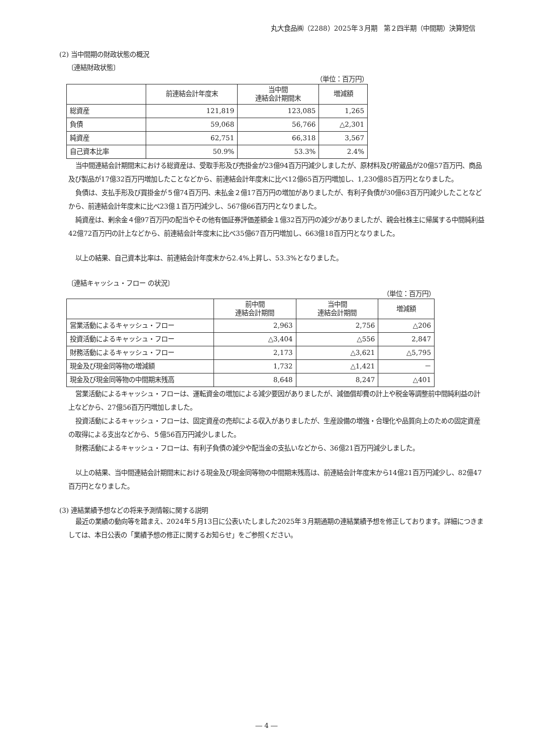丸大食品㈱（2288）2025年３月期　第２四半期（中間期）決算短信
(2) 当中間期の財政状態の概況
〔連結財政状態〕
（単位：百万円）
| | 前連結会計年度末 | 当中間 連結会計期間末 | 増減額 |
| --- | --- | --- | --- |
| 総資産 | 121,819 | 123,085 | 1,265 |
| 負債 | 59,068 | 56,766 | △2,301 |
| 純資産 | 62,751 | 66,318 | 3,567 |
| 自己資本比率 | 50.9% | 53.3% | 2.4% |
当中間連結会計期間末における総資産は、受取手形及び売掛金が23億94百万円減少しましたが、原材料及び貯蔵品が20億57百万円、商品及び製品が17億32百万円増加したことなどから、前連結会計年度末に比べ12億65百万円増加し、1,230億85百万円となりました。
負債は、支払手形及び買掛金が５億74百万円、未払金２億17百万円の増加がありましたが、有利子負債が30億63百万円減少したことなどから、前連結会計年度末に比べ23億１百万円減少し、567億66百万円となりました。
純資産は、剰余金４億97百万円の配当やその他有価証券評価差額金１億32百万円の減少がありましたが、親会社株主に帰属する中間純利益42億72百万円の計上などから、前連結会計年度末に比べ35億67百万円増加し、663億18百万円となりました。
以上の結果、自己資本比率は、前連結会計年度末から2.4%上昇し、53.3%となりました。
〔連結キャッシュ・フロー の状況〕
（単位：百万円）
| | 前中間 連結会計期間 | 当中間 連結会計期間 | 増減額 |
| --- | --- | --- | --- |
| 営業活動によるキャッシュ・フロー | 2,963 | 2,756 | △206 |
| 投資活動によるキャッシュ・フロー | △3,404 | △556 | 2,847 |
| 財務活動によるキャッシュ・フロー | 2,173 | △3,621 | △5,795 |
| 現金及び現金同等物の増減額 | 1,732 | △1,421 | － |
| 現金及び現金同等物の中間期末残高 | 8,648 | 8,247 | △401 |
営業活動によるキャッシュ・フローは、運転資金の増加による減少要因がありましたが、減価償却費の計上や税金等調整前中間純利益の計上などから、27億56百万円増加しました。
投資活動によるキャッシュ・フローは、固定資産の売却による収入がありましたが、生産設備の増強・合理化や品質向上のための固定資産の取得による支出などから、５億56百万円減少しました。
財務活動によるキャッシュ・フローは、有利子負債の減少や配当金の支払いなどから、36億21百万円減少しました。
以上の結果、当中間連結会計期間末における現金及び現金同等物の中間期末残高は、前連結会計年度末から14億21百万円減少し、82億47百万円となりました。
(3) 連結業績予想などの将来予測情報に関する説明
最近の業績の動向等を踏まえ、2024年５月13日に公表いたしました2025年３月期通期の連結業績予想を修正しております。詳細につきましては、本日公表の「業績予想の修正に関するお知らせ」をご参照ください。
― 4 ―